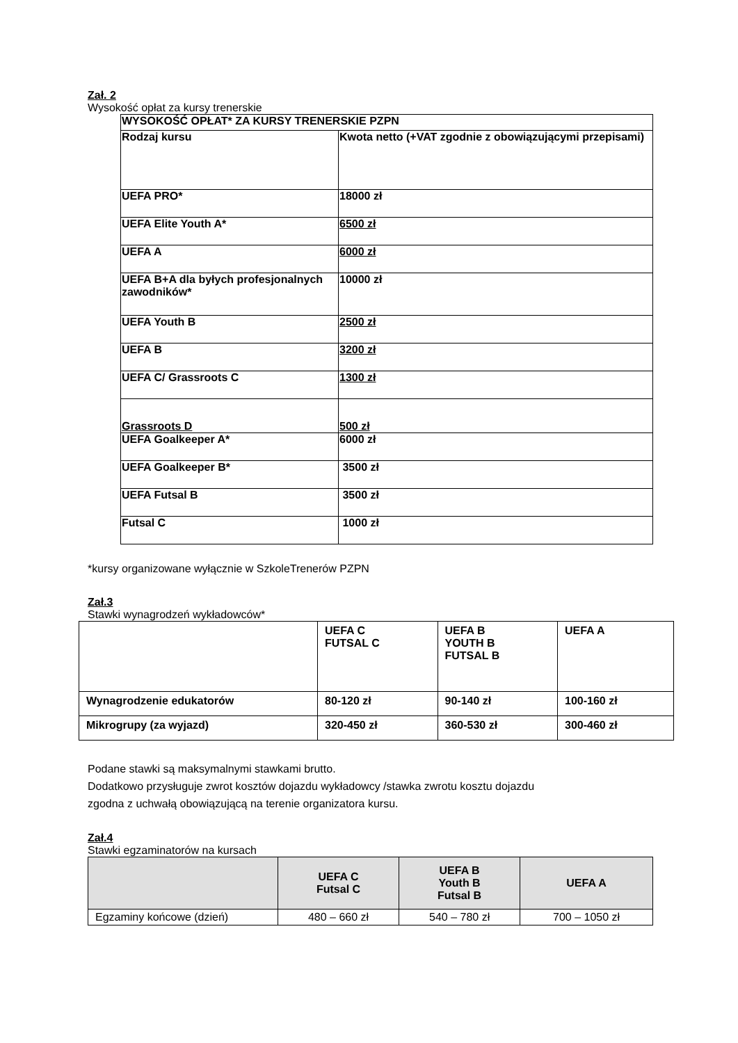Zał. 2
Wysokość opłat za kursy trenerskie
| WYSOKOŚĆ OPŁAT* ZA KURSY TRENERSKIE PZPN | |
| Rodzaj kursu | Kwota netto (+VAT zgodnie z obowiązującymi przepisami) |
| UEFA PRO* | 18000 zł |
| UEFA Elite Youth A* | 6500 zł |
| UEFA A | 6000 zł |
| UEFA B+A dla byłych profesjonalnych zawodników* | 10000 zł |
| UEFA Youth B | 2500 zł |
| UEFA B | 3200 zł |
| UEFA C/ Grassroots C | 1300 zł |
| Grassroots D | 500 zł |
| UEFA Goalkeeper A* | 6000 zł |
| UEFA Goalkeeper B* | 3500 zł |
| UEFA Futsal B | 3500 zł |
| Futsal C | 1000 zł |
*kursy organizowane wyłącznie w SzkoleTrenerów PZPN
Zał.3
Stawki wynagrodzeń wykładowców*
| | UEFA C FUTSAL C | UEFA B YOUTH B FUTSAL B | UEFA A |
| Wynagrodzenie edukatorów | 80-120 zł | 90-140 zł | 100-160 zł |
| Mikrogrupy (za wyjazd) | 320-450 zł | 360-530 zł | 300-460 zł |
Podane stawki są maksymalnymi stawkami brutto.
Dodatkowo przysługuje zwrot kosztów dojazdu wykładowcy /stawka zwrotu kosztu dojazdu
zgodna z uchwałą obowiązującą na terenie organizatora kursu.
Zał.4
Stawki egzaminatorów na kursach
| | UEFA C Futsal C | UEFA B Youth B Futsal B | UEFA A |
| --- | --- | --- | --- |
| Egzaminy końcowe (dzień) | 480 – 660 zł | 540 – 780 zł | 700 – 1050 zł |